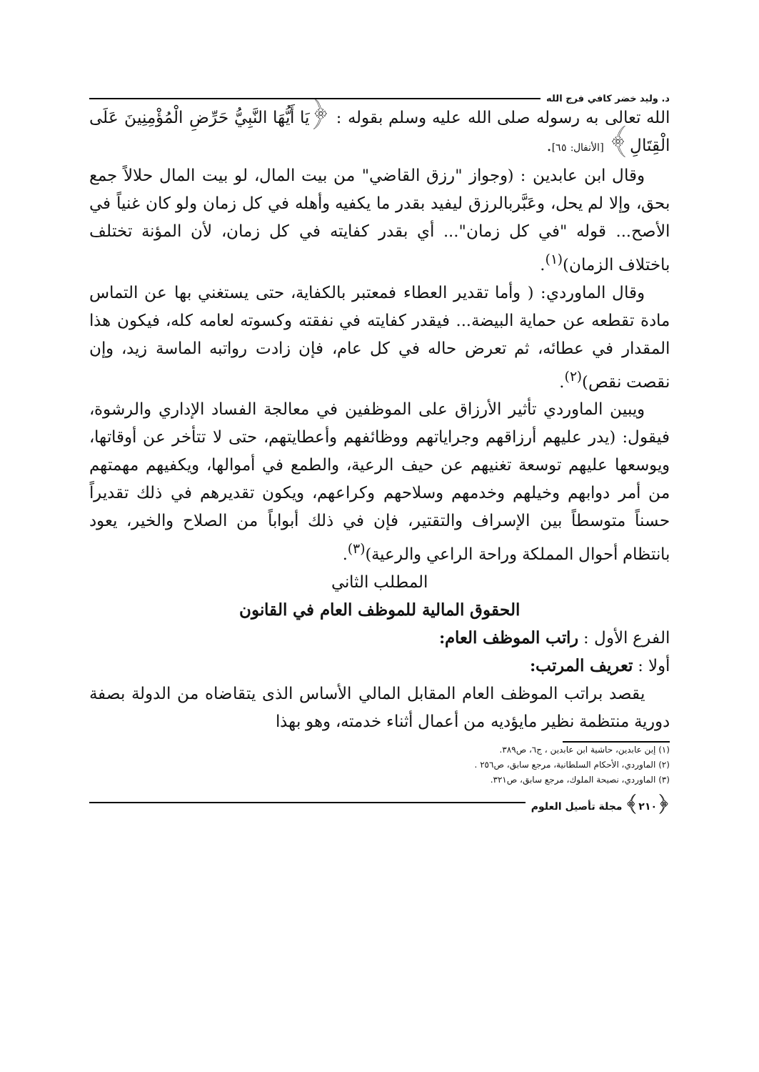د. وليد خضر كافي فرج الله
الله تعالى به رسوله صلى الله عليه وسلم بقوله : ﴿يَا أَيُّهَا النَّبِيُّ حَرِّضِ الْمُؤْمِنِينَ عَلَى الْقِتَالِ﴾ [الأنفال: ٦٥].
وقال ابن عابدين : (وجواز "رزق القاضي" من بيت المال، لو بيت المال حلالاً جمع بحق، وإلا لم يحل، وعَبَّربالرزق ليفيد بقدر ما يكفيه وأهله في كل زمان ولو كان غنياً في الأصح... قوله "في كل زمان"... أي بقدر كفايته في كل زمان، لأن المؤنة تختلف باختلاف الزمان)<sup>(١)</sup>.
وقال الماوردي: ( وأما تقدير العطاء فمعتبر بالكفاية، حتى يستغني بها عن التماس مادة تقطعه عن حماية البيضة... فيقدر كفايته في نفقته وكسوته لعامه كله، فيكون هذا المقدار في عطائه، ثم تعرض حاله في كل عام، فإن زادت رواتبه الماسة زيد، وإن نقصت نقص)<sup>(٢)</sup>.
ويبين الماوردي تأثير الأرزاق على الموظفين في معالجة الفساد الإداري والرشوة، فيقول: (يدر عليهم أرزاقهم وجراياتهم ووظائفهم وأعطايتهم، حتى لا تتأخر عن أوقاتها، ويوسعها عليهم توسعة تغنيهم عن حيف الرعية، والطمع في أموالها، ويكفيهم مهمتهم من أمر دوابهم وخيلهم وخدمهم وسلاحهم وكراعهم، ويكون تقديرهم في ذلك تقديراً حسناً متوسطاً بين الإسراف والتقتير، فإن في ذلك أبواباً من الصلاح والخير، يعود بانتظام أحوال المملكة وراحة الراعي والرعية)<sup>(٣)</sup>.
المطلب الثاني
الحقوق المالية للموظف العام في القانون
الفرع الأول : راتب الموظف العام:
أولا : تعريف المرتب:
يقصد براتب الموظف العام المقابل المالي الأساس الذى يتقاضاه من الدولة بصفة دورية منتظمة نظير مايؤديه من أعمال أثناء خدمته، وهو بهذا
(١) إبن عابدين، حاشية ابن عابدين ، ج٦، ص٣٨٩.
(٢) الماوردي، الأحكام السلطانية، مرجع سابق، ص٢٥٦ .
(٣) الماوردي، نصيحة الملوك، مرجع سابق، ص٣٢١.
﴿٢١٠﴾ مجلة تأصيل العلوم